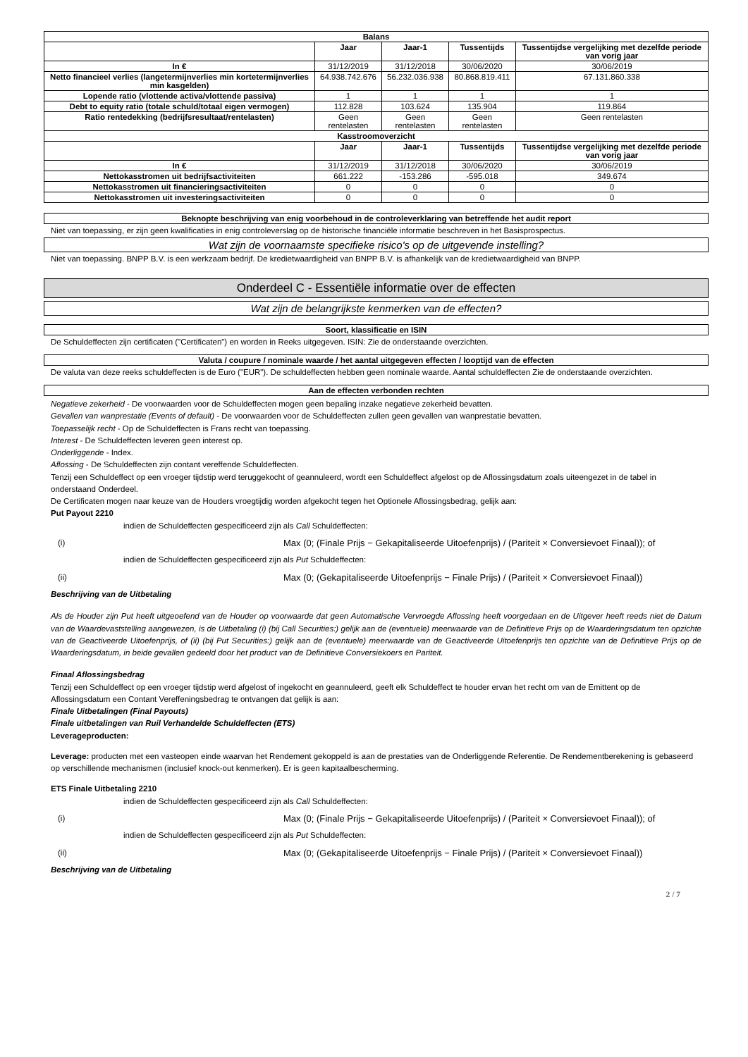| Balans | | | | |
| --- | --- | --- | --- | --- |
| | Jaar | Jaar-1 | Tussentijds | Tussentijdse vergelijking met dezelfde periode van vorig jaar |
| In € | 31/12/2019 | 31/12/2018 | 30/06/2020 | 30/06/2019 |
| Netto financieel verlies (langetermijnverlies min kortetermijnverlies min kasgelden) | 64.938.742.676 | 56.232.036.938 | 80.868.819.411 | 67.131.860.338 |
| Lopende ratio (vlottende activa/vlottende passiva) | 1 | 1 | 1 | 1 |
| Debt to equity ratio (totale schuld/totaal eigen vermogen) | 112.828 | 103.624 | 135.904 | 119.864 |
| Ratio rentedekking (bedrijfsresultaat/rentelasten) | Geen rentelasten | Geen rentelasten | Geen rentelasten | Geen rentelasten |
| Kasstroomoverzicht | | | | |
| | Jaar | Jaar-1 | Tussentijds | Tussentijdse vergelijking met dezelfde periode van vorig jaar |
| In € | 31/12/2019 | 31/12/2018 | 30/06/2020 | 30/06/2019 |
| Nettokasstromen uit bedrijfsactiviteiten | 661.222 | -153.286 | -595.018 | 349.674 |
| Nettokasstromen uit financieringsactiviteiten | 0 | 0 | 0 | 0 |
| Nettokasstromen uit investeringsactiviteiten | 0 | 0 | 0 | 0 |
Beknopte beschrijving van enig voorbehoud in de controleverklaring van betreffende het audit report
Niet van toepassing, er zijn geen kwalificaties in enig controleverslag op de historische financiële informatie beschreven in het Basisprospectus.
Wat zijn de voornaamste specifieke risico's op de uitgevende instelling?
Niet van toepassing. BNPP B.V. is een werkzaam bedrijf. De kredietwaardigheid van BNPP B.V. is afhankelijk van de kredietwaardigheid van BNPP.
Onderdeel C - Essentiële informatie over de effecten
Wat zijn de belangrijkste kenmerken van de effecten?
Soort, klassificatie en ISIN
De Schuldeffecten zijn certificaten ("Certificaten") en worden in Reeks uitgegeven. ISIN: Zie de onderstaande overzichten.
Valuta / coupure / nominale waarde / het aantal uitgegeven effecten / looptijd van de effecten
De valuta van deze reeks schuldeffecten is de Euro ("EUR"). De schuldeffecten hebben geen nominale waarde. Aantal schuldeffecten Zie de onderstaande overzichten.
Aan de effecten verbonden rechten
Negatieve zekerheid - De voorwaarden voor de Schuldeffecten mogen geen bepaling inzake negatieve zekerheid bevatten.
Gevallen van wanprestatie (Events of default) - De voorwaarden voor de Schuldeffecten zullen geen gevallen van wanprestatie bevatten.
Toepasselijk recht - Op de Schuldeffecten is Frans recht van toepassing.
Interest - De Schuldeffecten leveren geen interest op.
Onderliggende - Index.
Aflossing - De Schuldeffecten zijn contant vereffende Schuldeffecten.
Tenzij een Schuldeffect op een vroeger tijdstip werd teruggekocht of geannuleerd, wordt een Schuldeffect afgelost op de Aflossingsdatum zoals uiteengezet in de tabel in onderstaand Onderdeel.
De Certificaten mogen naar keuze van de Houders vroegtijdig worden afgekocht tegen het Optionele Aflossingsbedrag, gelijk aan:
Put Payout 2210
indien de Schuldeffecten gespecificeerd zijn als Call Schuldeffecten:
(i) Max (0; (Finale Prijs − Gekapitaliseerde Uitoefenprijs) / (Pariteit × Conversievoet Finaal)); of
indien de Schuldeffecten gespecificeerd zijn als Put Schuldeffecten:
(ii) Max (0; (Gekapitaliseerde Uitoefenprijs − Finale Prijs) / (Pariteit × Conversievoet Finaal))
Beschrijving van de Uitbetaling
Als de Houder zijn Put heeft uitgeoefend van de Houder op voorwaarde dat geen Automatische Vervroegde Aflossing heeft voorgedaan en de Uitgever heeft reeds niet de Datum van de Waardevaststelling aangewezen, is de Uitbetaling (i) (bij Call Securities:) gelijk aan de (eventuele) meerwaarde van de Definitieve Prijs op de Waarderingsdatum ten opzichte van de Geactiveerde Uitoefenprijs, of (ii) (bij Put Securities:) gelijk aan de (eventuele) meerwaarde van de Geactiveerde Uitoefenprijs ten opzichte van de Definitieve Prijs op de Waarderingsdatum, in beide gevallen gedeeld door het product van de Definitieve Conversiekoers en Pariteit.
Finaal Aflossingsbedrag
Tenzij een Schuldeffect op een vroeger tijdstip werd afgelost of ingekocht en geannuleerd, geeft elk Schuldeffect te houder ervan het recht om van de Emittent op de Aflossingsdatum een Contant Vereffeningsbedrag te ontvangen dat gelijk is aan:
Finale Uitbetalingen (Final Payouts)
Finale uitbetalingen van Ruil Verhandelde Schuldeffecten (ETS)
Leverageproducten:
Leverage: producten met een vasteopen einde waarvan het Rendement gekoppeld is aan de prestaties van de Onderliggende Referentie. De Rendementberekening is gebaseerd op verschillende mechanismen (inclusief knock-out kenmerken). Er is geen kapitaalbescherming.
ETS Finale Uitbetaling 2210
indien de Schuldeffecten gespecificeerd zijn als Call Schuldeffecten:
(i) Max (0; (Finale Prijs − Gekapitaliseerde Uitoefenprijs) / (Pariteit × Conversievoet Finaal)); of
indien de Schuldeffecten gespecificeerd zijn als Put Schuldeffecten:
(ii) Max (0; (Gekapitaliseerde Uitoefenprijs − Finale Prijs) / (Pariteit × Conversievoet Finaal))
Beschrijving van de Uitbetaling
2 / 7